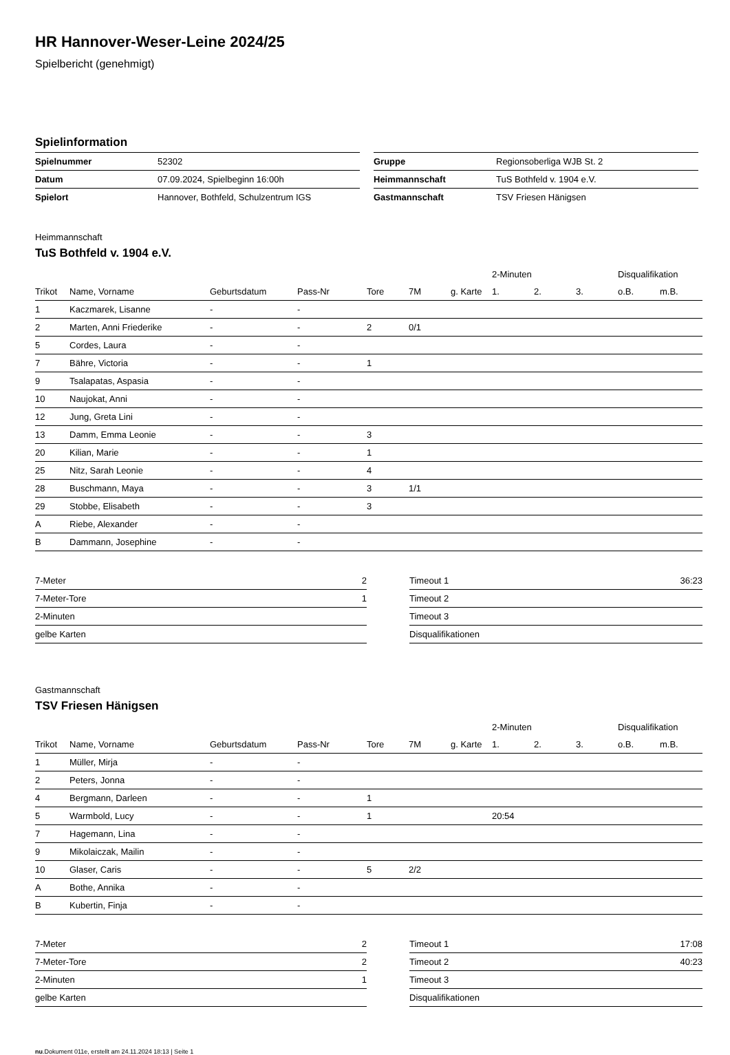HR Hannover-Weser-Leine 2024/25
Spielbericht (genehmigt)
Spielinformation
| Spielnummer | 52302 |
| Datum | 07.09.2024, Spielbeginn 16:00h |
| Spielort | Hannover, Bothfeld, Schulzentrum IGS |
| Gruppe | Regionsoberliga WJB St. 2 |
| Heimmannschaft | TuS Bothfeld v. 1904 e.V. |
| Gastmannschaft | TSV Friesen Hänigsen |
Heimmannschaft
TuS Bothfeld v. 1904 e.V.
| | | | | | | | 2-Minuten | | | Disqualifikation | |
| --- | --- | --- | --- | --- | --- | --- | --- | --- | --- | --- | --- |
| Trikot | Name, Vorname | Geburtsdatum | Pass-Nr | Tore | 7M | g. Karte | 1. | 2. | 3. | o.B. | m.B. |
| 1 | Kaczmarek, Lisanne | - | - | | | | | | | | |
| 2 | Marten, Anni Friederike | - | - | 2 | 0/1 | | | | | | |
| 5 | Cordes, Laura | - | - | | | | | | | | |
| 7 | Bähre, Victoria | - | - | 1 | | | | | | | |
| 9 | Tsalapatas, Aspasia | - | - | | | | | | | | |
| 10 | Naujokat, Anni | - | - | | | | | | | | |
| 12 | Jung, Greta Lini | - | - | | | | | | | | |
| 13 | Damm, Emma Leonie | - | - | 3 | | | | | | | |
| 20 | Kilian, Marie | - | - | 1 | | | | | | | |
| 25 | Nitz, Sarah Leonie | - | - | 4 | | | | | | | |
| 28 | Buschmann, Maya | - | - | 3 | 1/1 | | | | | | |
| 29 | Stobbe, Elisabeth | - | - | 3 | | | | | | | |
| A | Riebe, Alexander | - | - | | | | | | | | |
| B | Dammann, Josephine | - | - | | | | | | | | |
| 7-Meter | 2 |
| 7-Meter-Tore | 1 |
| 2-Minuten | |
| gelbe Karten | |
| Timeout 1 | 36:23 |
| Timeout 2 | |
| Timeout 3 | |
| Disqualifikationen | |
Gastmannschaft
TSV Friesen Hänigsen
| | | | | | | | 2-Minuten | | | Disqualifikation | |
| --- | --- | --- | --- | --- | --- | --- | --- | --- | --- | --- | --- |
| Trikot | Name, Vorname | Geburtsdatum | Pass-Nr | Tore | 7M | g. Karte | 1. | 2. | 3. | o.B. | m.B. |
| 1 | Müller, Mirja | - | - | | | | | | | | |
| 2 | Peters, Jonna | - | - | | | | | | | | |
| 4 | Bergmann, Darleen | - | - | 1 | | | | | | | |
| 5 | Warmbold, Lucy | - | - | 1 | | | 20:54 | | | | |
| 7 | Hagemann, Lina | - | - | | | | | | | | |
| 9 | Mikolaiczak, Mailin | - | - | | | | | | | | |
| 10 | Glaser, Caris | - | - | 5 | 2/2 | | | | | | |
| A | Bothe, Annika | - | - | | | | | | | | |
| B | Kubertin, Finja | - | - | | | | | | | | |
| 7-Meter | 2 |
| 7-Meter-Tore | 2 |
| 2-Minuten | 1 |
| gelbe Karten | |
| Timeout 1 | 17:08 |
| Timeout 2 | 40:23 |
| Timeout 3 | |
| Disqualifikationen | |
nu.Dokument 011e, erstellt am 24.11.2024 18:13 | Seite 1